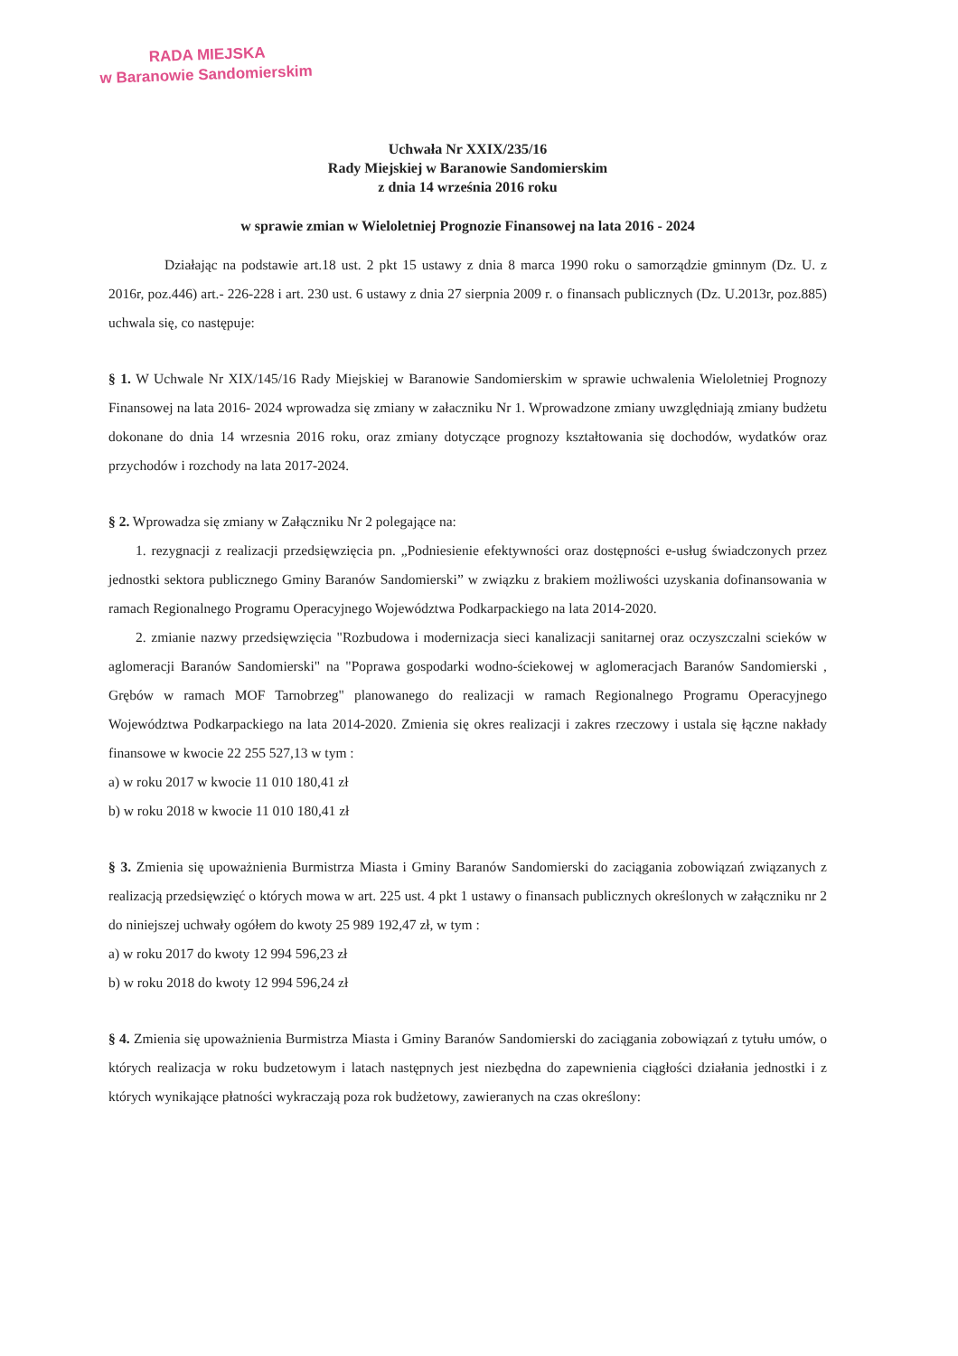RADA MIEJSKA
w Baranowie Sandomierskim
Uchwała Nr XXIX/235/16
Rady Miejskiej w Baranowie Sandomierskim
z dnia 14 września 2016 roku
w sprawie zmian w Wieloletniej Prognozie Finansowej na lata 2016 - 2024
Działając na podstawie art.18 ust. 2 pkt 15 ustawy z dnia 8 marca 1990 roku o samorządzie gminnym (Dz. U. z 2016r, poz.446) art.- 226-228 i art. 230 ust. 6 ustawy z dnia 27 sierpnia 2009 r. o finansach publicznych (Dz. U.2013r, poz.885) uchwala się, co następuje:
§ 1. W Uchwale Nr XIX/145/16 Rady Miejskiej w Baranowie Sandomierskim w sprawie uchwalenia Wieloletniej Prognozy Finansowej na lata 2016- 2024 wprowadza się zmiany w załaczniku Nr 1. Wprowadzone zmiany uwzględniają zmiany budżetu dokonane do dnia 14 wrzesnia 2016 roku, oraz zmiany dotyczące prognozy kształtowania się dochodów, wydatków oraz przychodów i rozchody na lata 2017-2024.
§ 2. Wprowadza się zmiany w Załączniku Nr 2 polegające na:
1. rezygnacji z realizacji przedsięwzięcia pn. „Podniesienie efektywności oraz dostępności e-usług świadczonych przez jednostki sektora publicznego Gminy Baranów Sandomierski” w związku z brakiem możliwości uzyskania dofinansowania w ramach Regionalnego Programu Operacyjnego Województwa Podkarpackiego na lata 2014-2020.
2. zmianie nazwy przedsięwzięcia "Rozbudowa i modernizacja sieci kanalizacji sanitarnej oraz oczyszczalni scieków w aglomeracji Baranów Sandomierski" na "Poprawa gospodarki wodno-ściekowej w aglomeracjach Baranów Sandomierski , Grębów w ramach MOF Tarnobrzeg" planowanego do realizacji w ramach Regionalnego Programu Operacyjnego Województwa Podkarpackiego na lata 2014-2020. Zmienia się okres realizacji i zakres rzeczowy i ustala się łączne nakłady finansowe w kwocie 22 255 527,13 w tym :
a) w roku 2017 w kwocie 11 010 180,41 zł
b) w roku 2018 w kwocie 11 010 180,41 zł
§ 3. Zmienia się upoważnienia Burmistrza Miasta i Gminy Baranów Sandomierski do zaciągania zobowiązań związanych z realizacją przedsięwzięć o których mowa w art. 225 ust. 4 pkt 1 ustawy o finansach publicznych określonych w załączniku nr 2 do niniejszej uchwały ogółem do kwoty 25 989 192,47 zł, w tym :
a) w roku 2017 do kwoty 12 994 596,23 zł
b) w roku 2018 do kwoty 12 994 596,24 zł
§ 4. Zmienia się upoważnienia Burmistrza Miasta i Gminy Baranów Sandomierski do zaciągania zobowiązań z tytułu umów, o których realizacja w roku budzetowym i latach następnych jest niezbędna do zapewnienia ciągłości działania jednostki i z których wynikające płatności wykraczają poza rok budżetowy, zawieranych na czas określony: